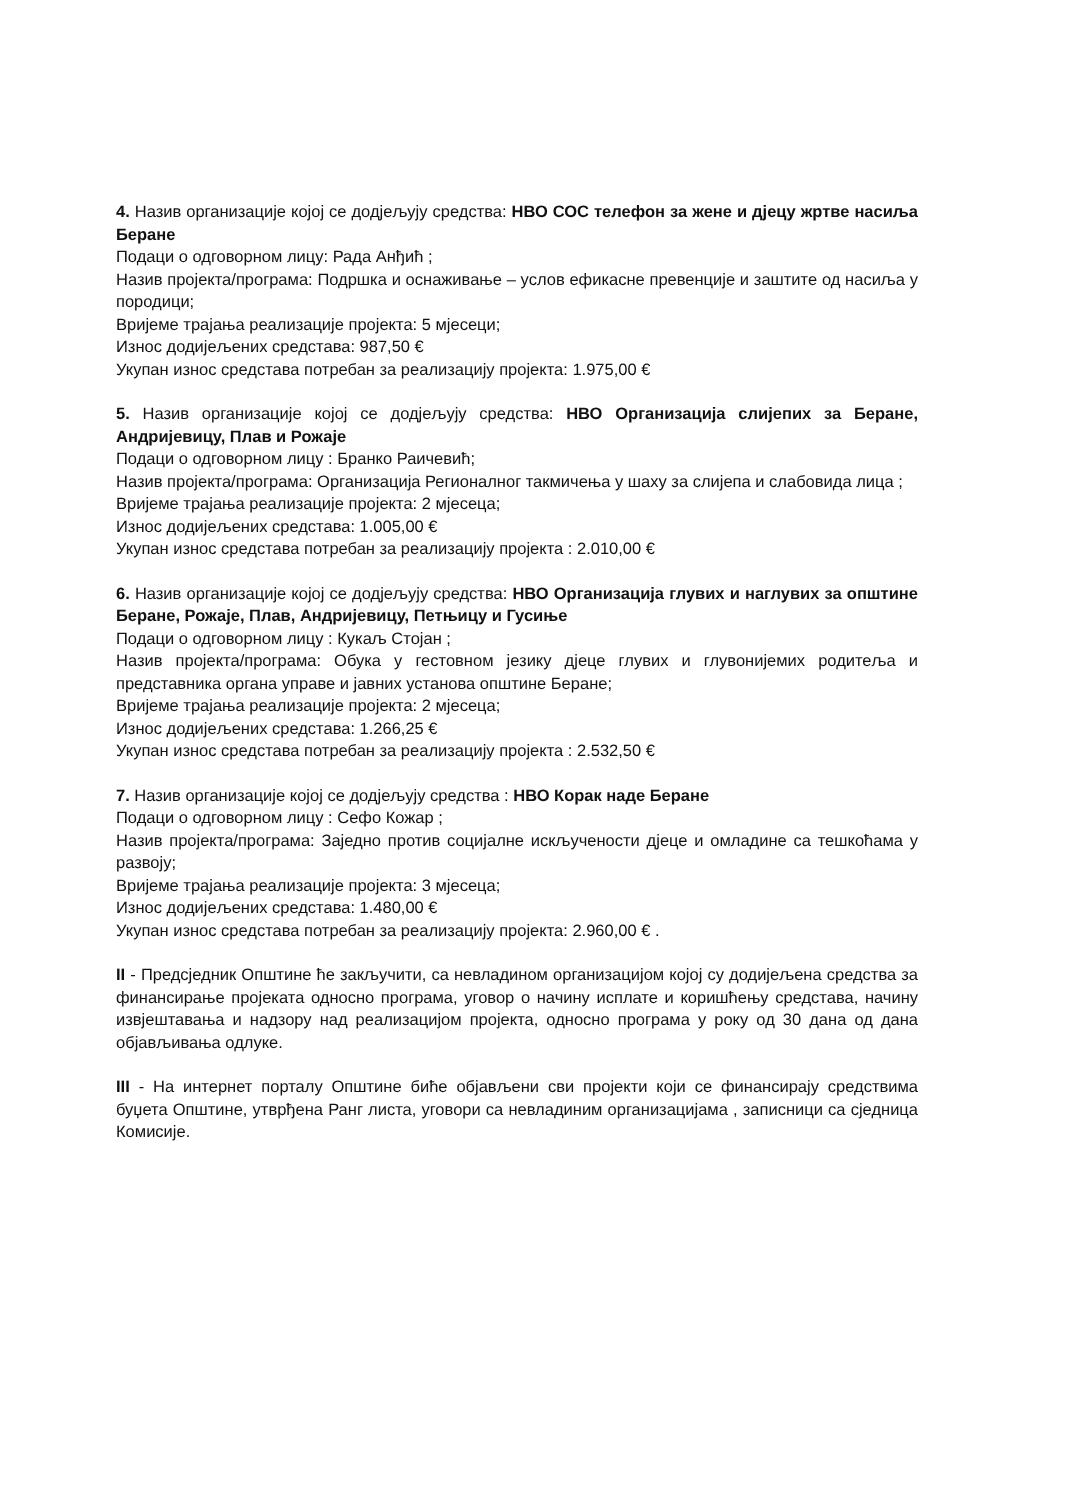4. Назив организације којој се додјељују средства: НВО СОС телефон за жене и дјецу жртве насиља Беране
Подаци о одговорном лицу: Рада Анђић ;
Назив пројекта/програма: Подршка и оснаживање – услов ефикасне превенције и заштите од насиља у породици;
Вријеме трајања реализације пројекта: 5 мјесеци;
Износ додијељених средстава: 987,50 €
Укупан износ средстава потребан за реализацију пројекта: 1.975,00 €
5. Назив организације којој се додјељују средства: НВО Организација слијепих за Беране, Андријевицу, Плав и Рожаје
Подаци о одговорном лицу : Бранко Раичевић;
Назив пројекта/програма: Организација Регионалног такмичења у шаху за слијепа и слабовида лица ;
Вријеме трајања реализације пројекта: 2 мјесеца;
Износ додијељених средстава: 1.005,00 €
Укупан износ средстава потребан за реализацију пројекта : 2.010,00 €
6. Назив организације којој се додјељују средства: НВО Организација глувих и наглувих за општине Беране, Рожаје, Плав, Андријевицу, Петњицу и Гусиње
Подаци о одговорном лицу : Кукаљ Стојан ;
Назив пројекта/програма: Обука у гестовном језику дјеце глувих и глувонијемих родитеља и представника органа управе и јавних установа општине Беране;
Вријеме трајања реализације пројекта: 2 мјесеца;
Износ додијељених средстава: 1.266,25 €
Укупан износ средстава потребан за реализацију пројекта : 2.532,50 €
7. Назив организације којој се додјељују средства : НВО Корак наде Беране
Подаци о одговорном лицу : Сефо Кожар ;
Назив пројекта/програма: Заједно против социјалне искључености дјеце и омладине са тешкоћама у развоју;
Вријеме трајања реализације пројекта: 3 мјесеца;
Износ додијељених средстава: 1.480,00 €
Укупан износ средстава потребан за реализацију пројекта: 2.960,00 € .
II - Предсједник Општине ће закључити, са невладином организацијом којој су додијељена средства за финансирање пројеката односно програма, уговор о начину исплате и коришћењу средстава, начину извјештавања и надзору над реализацијом пројекта, односно програма у року од 30 дана од дана објављивања одлуке.
III - На интернет порталу Општине биће објављени сви пројекти који се финансирају средствима буџета Општине, утврђена Ранг листа, уговори са невладиним организацијама , записници са сједница Комисије.